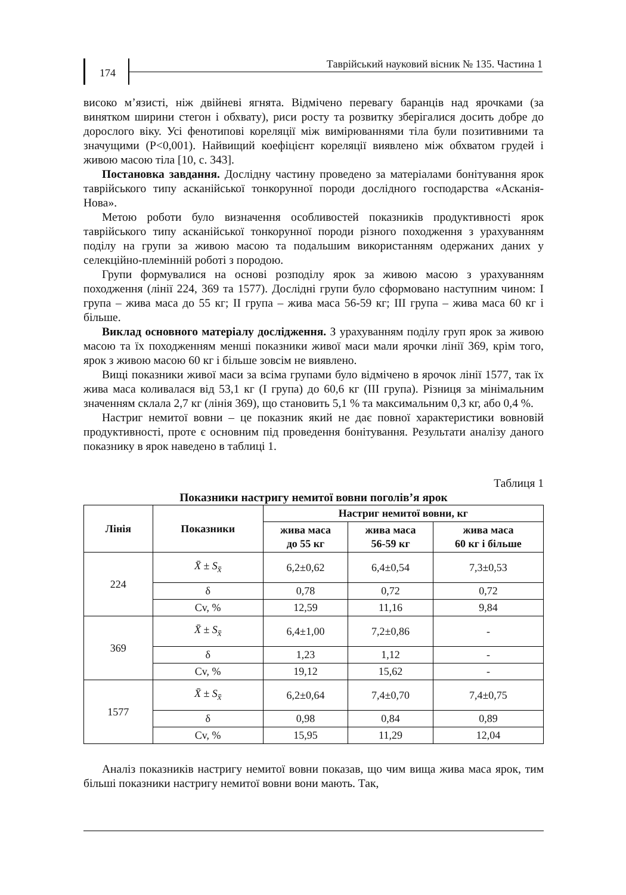174
Таврійський науковий вісник № 135. Частина 1
високо м’язисті, ніж двійневі ягнята. Відмічено перевагу баранців над ярочками (за винятком ширини стегон і обхвату), риси росту та розвитку зберігалися досить добре до дорослого віку. Усі фенотипові кореляції між вимірюваннями тіла були позитивними та значущими (P<0,001). Найвищий коефіцієнт кореляції виявлено між обхватом грудей і живою масою тіла [10, с. 343].
Постановка завдання. Дослідну частину проведено за матеріалами бонітування ярок таврійського типу асканійської тонкорунної породи дослідного господарства «Асканія-Нова».
Метою роботи було визначення особливостей показників продуктивності ярок таврійського типу асканійської тонкорунної породи різного походження з урахуванням поділу на групи за живою масою та подальшим використанням одержаних даних у селекційно-племінній роботі з породою.
Групи формувалися на основі розподілу ярок за живою масою з урахуванням походження (лінії 224, 369 та 1577). Дослідні групи було сформовано наступним чином: I група – жива маса до 55 кг; II група – жива маса 56-59 кг; III група – жива маса 60 кг і більше.
Виклад основного матеріалу дослідження. З урахуванням поділу груп ярок за живою масою та їх походженням менші показники живої маси мали ярочки лінії 369, крім того, ярок з живою масою 60 кг і більше зовсім не виявлено.
Вищі показники живої маси за всіма групами було відмічено в ярочок лінії 1577, так їх жива маса коливалася від 53,1 кг (I група) до 60,6 кг (III група). Різниця за мінімальним значенням склала 2,7 кг (лінія 369), що становить 5,1 % та максимальним 0,3 кг, або 0,4 %.
Настриг немитої вовни – це показник який не дає повної характеристики вовновій продуктивності, проте є основним під проведення бонітування. Результати аналізу даного показнику в ярок наведено в таблиці 1.
Таблиця 1
Показники настригу немитої вовни поголів’я ярок
| Лінія | Показники | Настриг немитої вовни, кг | | |
| --- | --- | --- | --- | --- |
| | | жива маса до 55 кг | жива маса 56-59 кг | жива маса 60 кг і більше |
| 224 | X̄ ± S<sub>x̄</sub> | 6,2±0,62 | 6,4±0,54 | 7,3±0,53 |
| | δ | 0,78 | 0,72 | 0,72 |
| | Cv, % | 12,59 | 11,16 | 9,84 |
| 369 | X̄ ± S<sub>x̄</sub> | 6,4±1,00 | 7,2±0,86 | - |
| | δ | 1,23 | 1,12 | - |
| | Cv, % | 19,12 | 15,62 | - |
| 1577 | X̄ ± S<sub>x̄</sub> | 6,2±0,64 | 7,4±0,70 | 7,4±0,75 |
| | δ | 0,98 | 0,84 | 0,89 |
| | Cv, % | 15,95 | 11,29 | 12,04 |
Аналіз показників настригу немитої вовни показав, що чим вища жива маса ярок, тим більші показники настригу немитої вовни вони мають. Так,